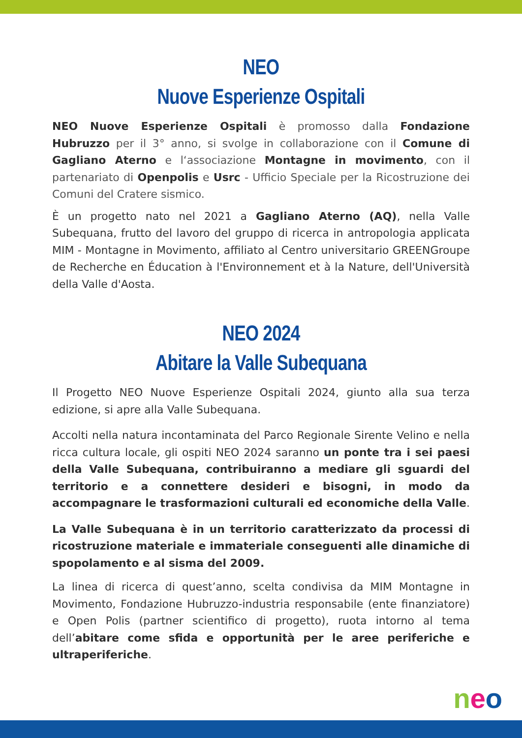NEO
Nuove Esperienze Ospitali
NEO Nuove Esperienze Ospitali è promosso dalla Fondazione Hubruzzo per il 3° anno, si svolge in collaborazione con il Comune di Gagliano Aterno e l‘associazione Montagne in movimento, con il partenariato di Openpolis e Usrc - Ufficio Speciale per la Ricostruzione dei Comuni del Cratere sismico.
È un progetto nato nel 2021 a Gagliano Aterno (AQ), nella Valle Subequana, frutto del lavoro del gruppo di ricerca in antropologia applicata MIM - Montagne in Movimento, affiliato al Centro universitario GREENGroupe de Recherche en Éducation à l'Environnement et à la Nature, dell'Università della Valle d'Aosta.
NEO 2024
Abitare la Valle Subequana
Il Progetto NEO Nuove Esperienze Ospitali 2024, giunto alla sua terza edizione, si apre alla Valle Subequana.
Accolti nella natura incontaminata del Parco Regionale Sirente Velino e nella ricca cultura locale, gli ospiti NEO 2024 saranno un ponte tra i sei paesi della Valle Subequana, contribuiranno a mediare gli sguardi del territorio e a connettere desideri e bisogni, in modo da accompagnare le trasformazioni culturali ed economiche della Valle.
La Valle Subequana è in un territorio caratterizzato da processi di ricostruzione materiale e immateriale conseguenti alle dinamiche di spopolamento e al sisma del 2009.
La linea di ricerca di quest’anno, scelta condivisa da MIM Montagne in Movimento, Fondazione Hubruzzo-industria responsabile (ente finanziatore) e Open Polis (partner scientifico di progetto), ruota intorno al tema dell’abitare come sfida e opportunità per le aree periferiche e ultraperiferiche.
neo